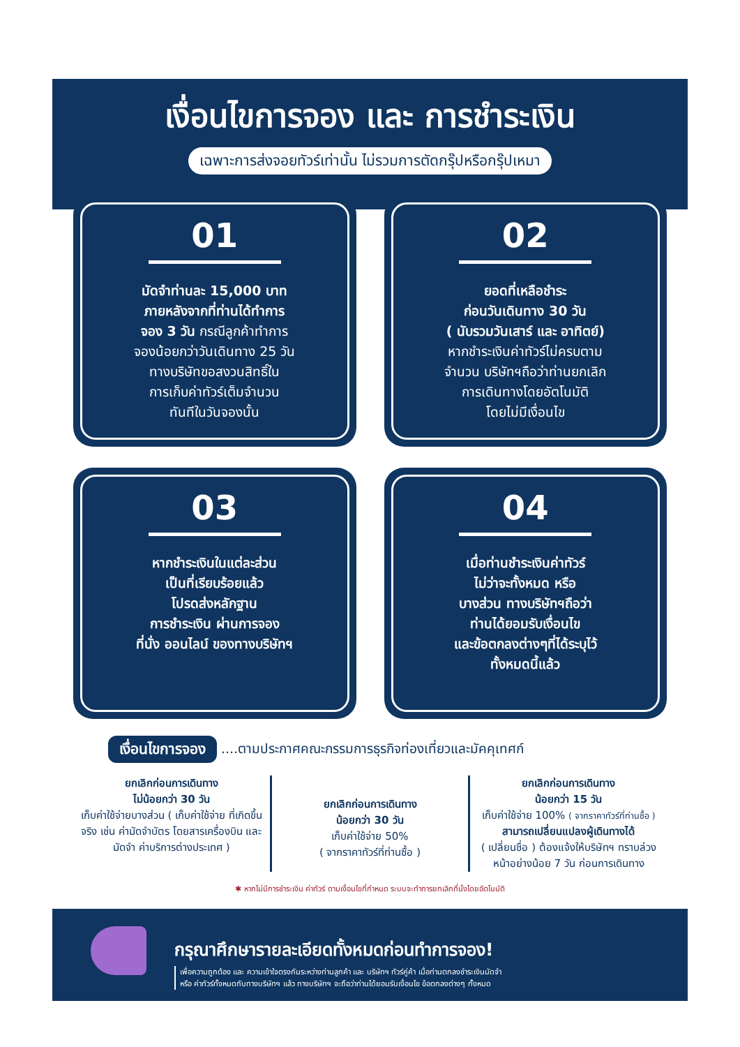เงื่อนไขการจอง และ การชำระเงิน
เฉพาะการส่งจอยทัวร์เท่านั้น ไม่รวมการตัดกรุ๊ปหรือกรุ๊ปเหมา
01
มัดจำท่านละ 15,000 บาท
ภายหลังจากที่ท่านได้ทำการ
จอง 3 วัน กรณีลูกค้าทำการ
จองน้อยกว่าวันเดินทาง 25 วัน
ทางบริษัทขอสงวนสิทธิ์ใน
การเก็บค่าทัวร์เต็มจำนวน
ทันทีในวันจองนั้น
02
ยอดที่เหลือชำระ
ก่อนวันเดินทาง 30 วัน
( นับรวมวันเสาร์ และ อาทิตย์)
หากชำระเงินค่าทัวร์ไม่ครบตาม
จำนวน บริษัทฯถือว่าท่านยกเลิก
การเดินทางโดยอัตโนมัติ
โดยไม่มีเงื่อนไข
03
หากชำระเงินในแต่ละส่วน
เป็นที่เรียบร้อยแล้ว
โปรดส่งหลักฐาน
การชำระเงิน ผ่านการจอง
ที่นั่ง ออนไลน์ ของทางบริษัทฯ
04
เมื่อท่านชำระเงินค่าทัวร์
ไม่ว่าจะทั้งหมด หรือ
บางส่วน ทางบริษัทฯถือว่า
ท่านได้ยอมรับเงื่อนไข
และข้อตกลงต่างๆที่ได้ระบุไว้
ทั้งหมดนี้แล้ว
เงื่อนไขการจอง....ตามประกาศคณะกรรมการธุรกิจท่องเที่ยวและมัคคุเทศก์
ยกเลิกก่อนการเดินทาง
ไม่น้อยกว่า 30 วัน
เก็บค่าใช้จ่ายบางส่วน ( เก็บค่าใช้จ่าย ที่เกิดขึ้นจริง เช่น ค่ามัดจำบัตร โดยสารเครื่องบิน และมัดจำ ค่าบริการต่างประเทศ )
ยกเลิกก่อนการเดินทาง
น้อยกว่า 30 วัน
เก็บค่าใช้จ่าย 50%
( จากราคาทัวร์ที่ท่านซื้อ )
ยกเลิกก่อนการเดินทาง
น้อยกว่า 15 วัน
เก็บค่าใช้จ่าย 100% ( จากราคาทัวร์ที่ท่านซื้อ )
สามารถเปลี่ยนแปลงผู้เดินทางได้
( เปลี่ยนชื่อ ) ต้องแจ้งให้บริษัทฯ ทราบล่วงหน้าอย่างน้อย 7 วัน ก่อนการเดินทาง
✱ หากไม่มีการชำระเงิน ค่าทัวร์ ตามเงื่อนไขที่กำหนด ระบบจะทำการยกเลิกที่นั่งโดยอัตโนมัติ
กรุณาศึกษารายละเอียดทั้งหมดก่อนทำการจอง!
เพื่อความถูกต้อง และ ความเข้าใจตรงกันระหว่างท่านลูกค้า และ บริษัทฯ ทัวร์คู่ค้า เมื่อท่านตกลงชำระเงินมัดจำ
หรือ ค่าทัวร์ทั้งหมดกับทางบริษัทฯ แล้ว ทางบริษัทฯ จะถือว่าท่านได้ยอมรับเงื่อนไข ข้อตกลงต่างๆ ทั้งหมด